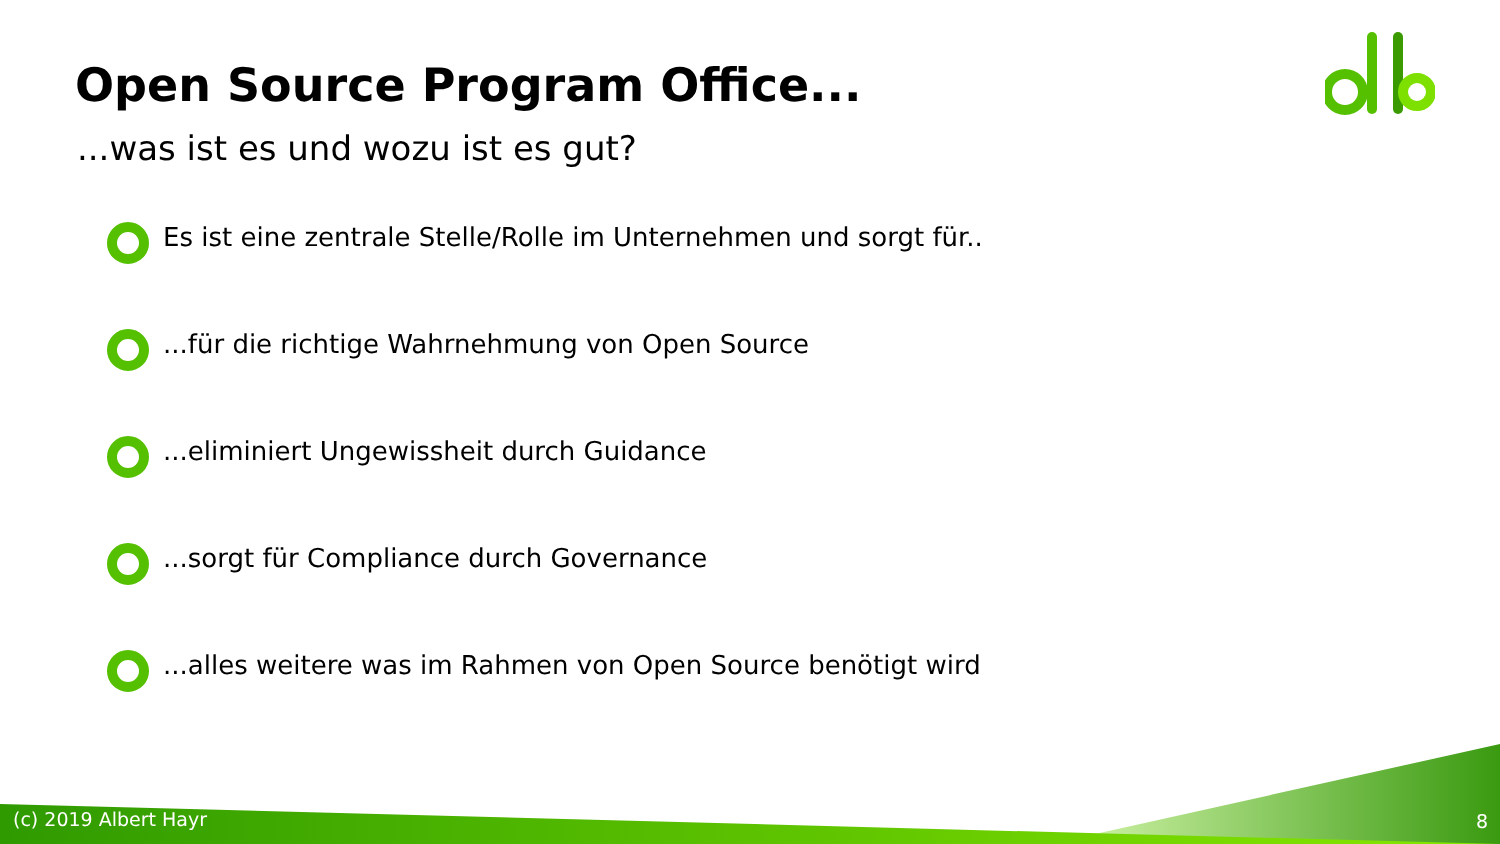Open Source Program Office...
...was ist es und wozu ist es gut?
Es ist eine zentrale Stelle/Rolle im Unternehmen und sorgt für..
...für die richtige Wahrnehmung von Open Source
...eliminiert Ungewissheit durch Guidance
...sorgt für Compliance durch Governance
...alles weitere was im Rahmen von Open Source benötigt wird
(c) 2019 Albert Hayr 8